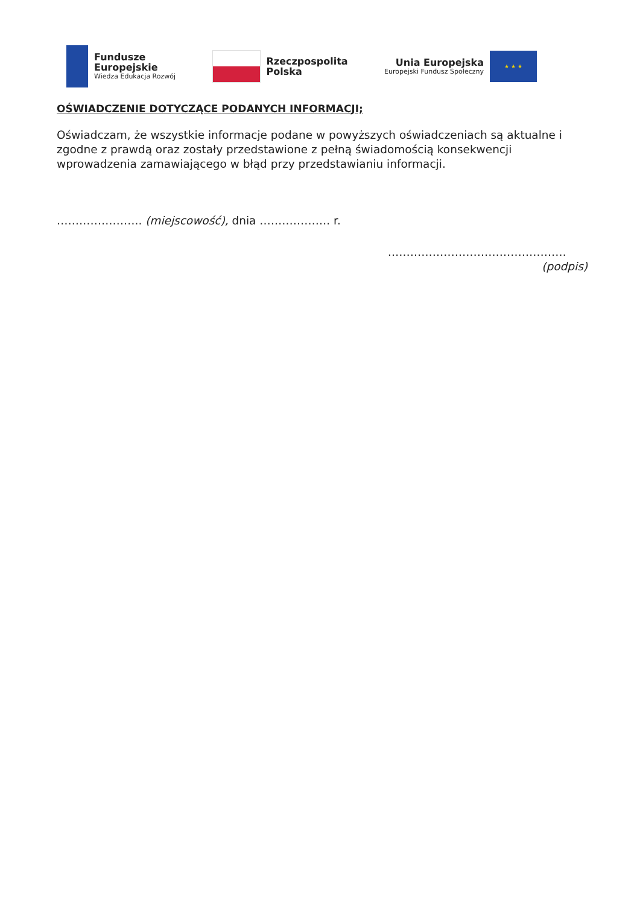Fundusze
Europejskie
Wiedza Edukacja Rozwój
Rzeczpospolita
Polska
Unia Europejska
Europejski Fundusz Społeczny
★ ★ ★
OŚWIADCZENIE DOTYCZĄCE PODANYCH INFORMACJI;
Oświadczam, że wszystkie informacje podane w powyższych oświadczeniach są aktualne i zgodne z prawdą oraz zostały przedstawione z pełną świadomością konsekwencji wprowadzenia zamawiającego w błąd przy przedstawianiu informacji.
………………….. (miejscowość), dnia ………………. r.
…………………………………………
(podpis)